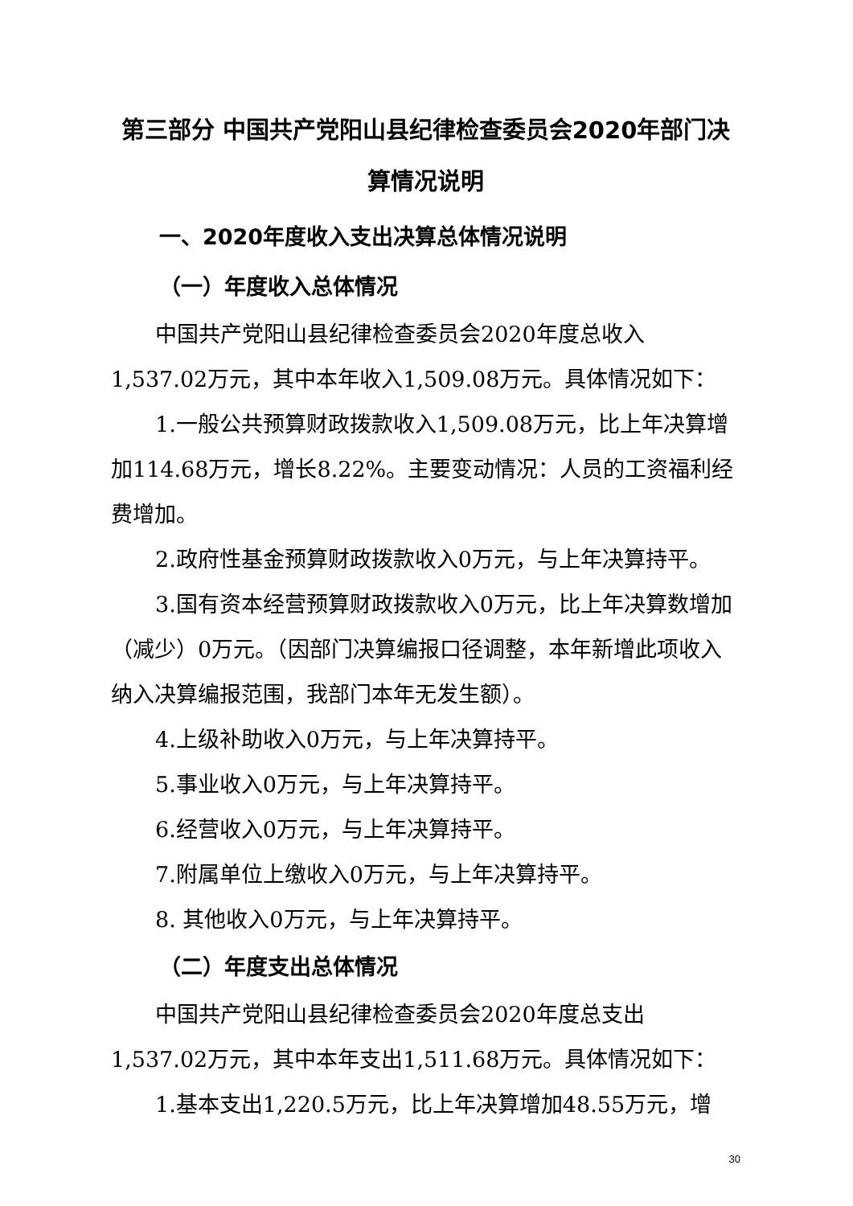第三部分 中国共产党阳山县纪律检查委员会2020年部门决算情况说明
一、2020年度收入支出决算总体情况说明
（一）年度收入总体情况
中国共产党阳山县纪律检查委员会2020年度总收入1,537.02万元，其中本年收入1,509.08万元。具体情况如下：
1.一般公共预算财政拨款收入1,509.08万元，比上年决算增加114.68万元，增长8.22%。主要变动情况：人员的工资福利经费增加。
2.政府性基金预算财政拨款收入0万元，与上年决算持平。
3.国有资本经营预算财政拨款收入0万元，比上年决算数增加（减少）0万元。（因部门决算编报口径调整，本年新增此项收入纳入决算编报范围，我部门本年无发生额）。
4.上级补助收入0万元，与上年决算持平。
5.事业收入0万元，与上年决算持平。
6.经营收入0万元，与上年决算持平。
7.附属单位上缴收入0万元，与上年决算持平。
8. 其他收入0万元，与上年决算持平。
（二）年度支出总体情况
中国共产党阳山县纪律检查委员会2020年度总支出1,537.02万元，其中本年支出1,511.68万元。具体情况如下：
1.基本支出1,220.5万元，比上年决算增加48.55万元，增
30